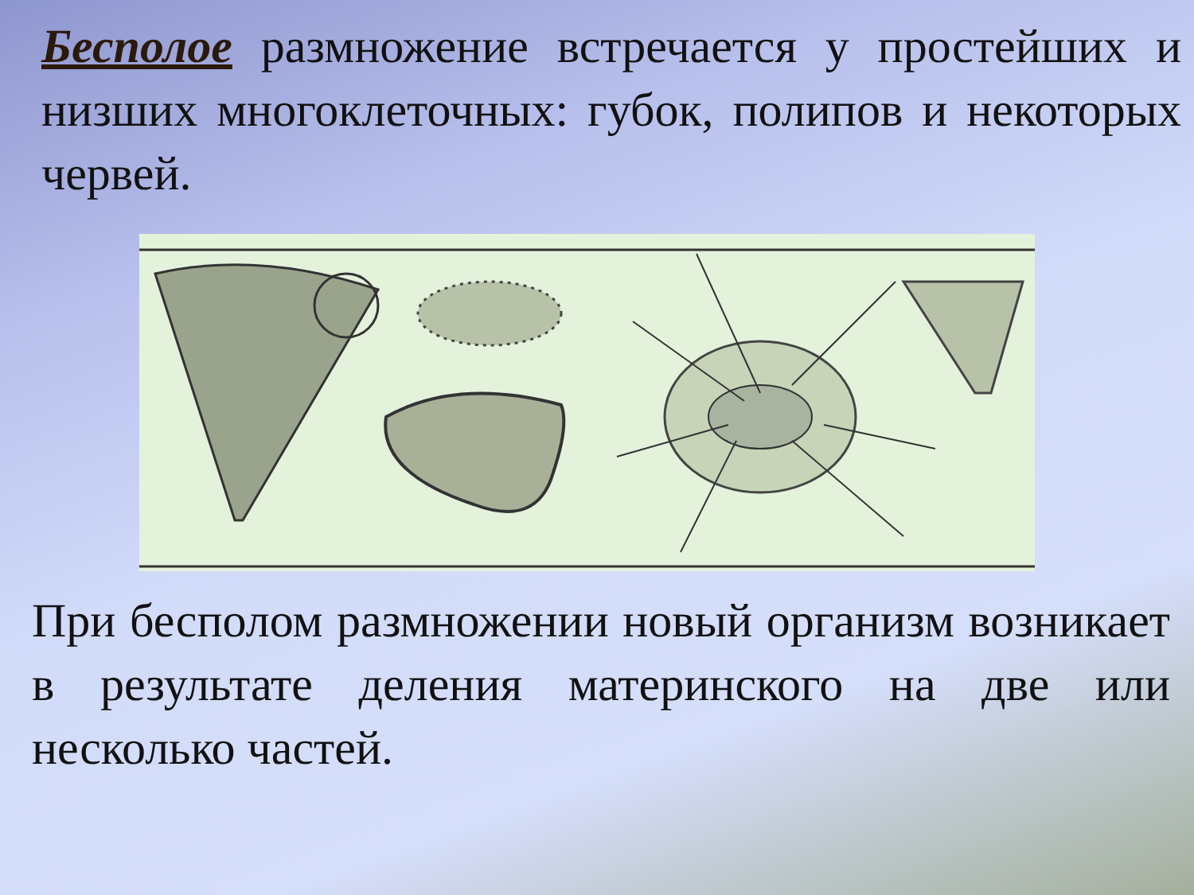Бесполое размножение встречается у простейших и низших многоклеточных: губок, полипов и некоторых червей.
При бесполом размножении новый организм возникает в результате деления материнского на две или несколько частей.